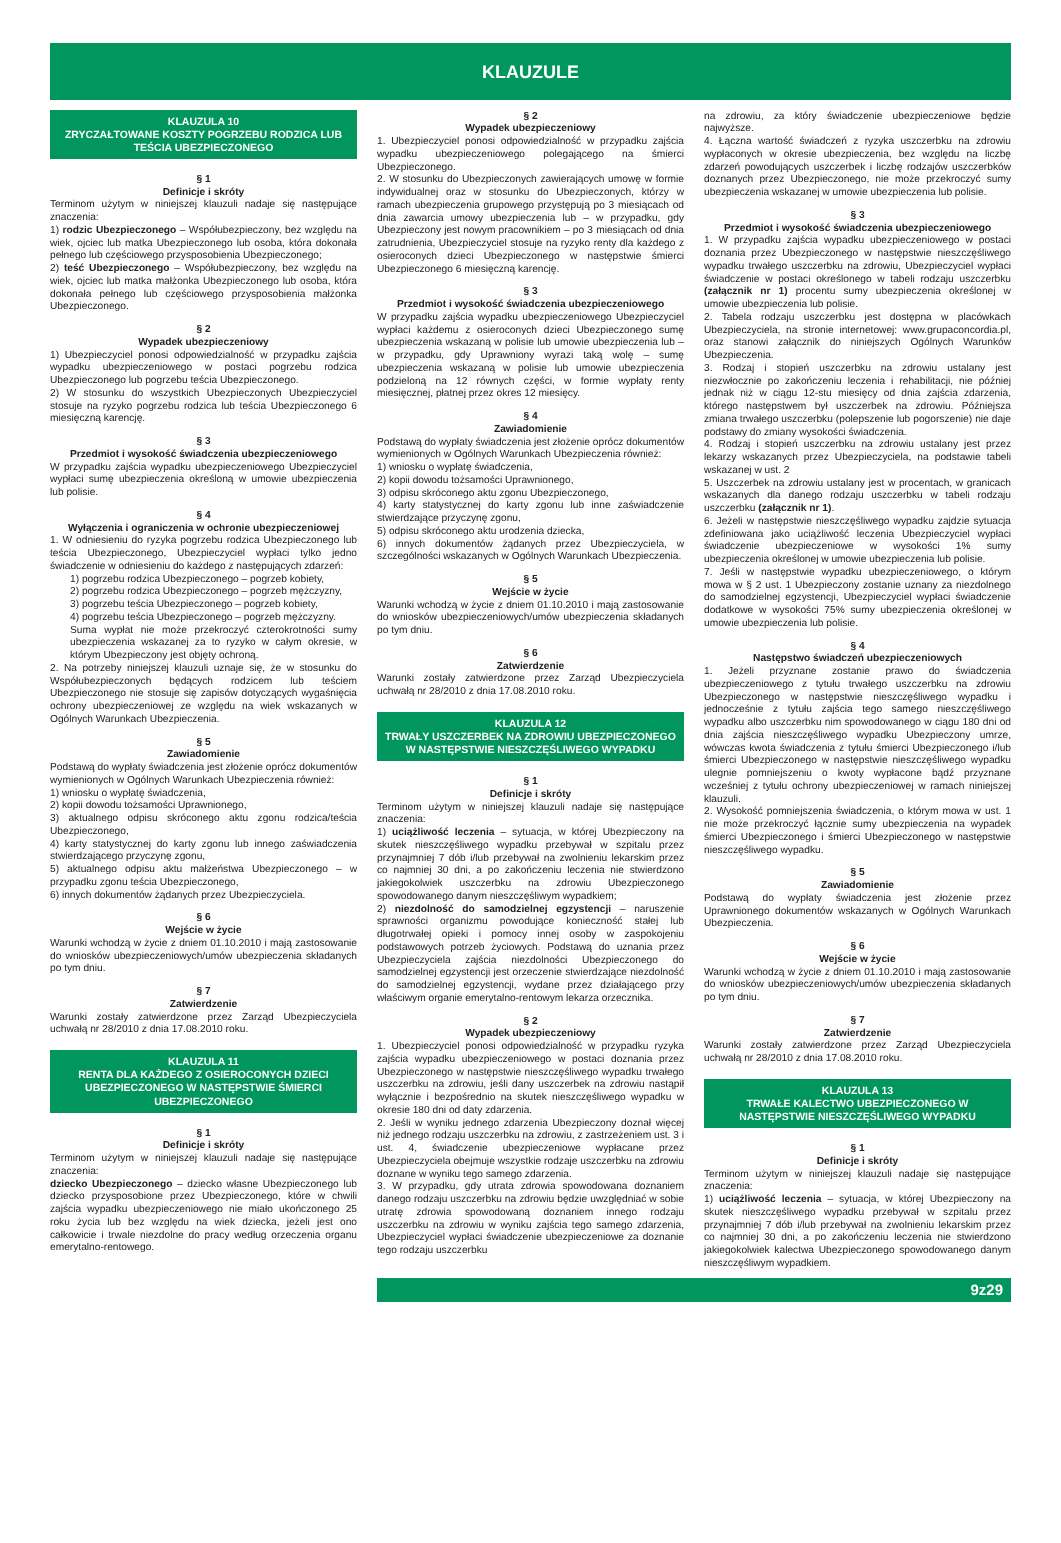KLAUZULE
KLAUZULA 10
ZRYCZAŁTOWANE KOSZTY POGRZEBU RODZICA LUB TEŚCIA UBEZPIECZONEGO
§ 1
Definicje i skróty
Terminom użytym w niniejszej klauzuli nadaje się następujące znaczenia:
1) rodzic Ubezpieczonego – Współubezpieczony, bez względu na wiek, ojciec lub matka Ubezpieczonego lub osoba, która dokonała pełnego lub częściowego przysposobienia Ubezpieczonego;
2) teść Ubezpieczonego – Współubezpieczony, bez względu na wiek, ojciec lub matka małżonka Ubezpieczonego lub osoba, która dokonała pełnego lub częściowego przysposobienia małżonka Ubezpieczonego.
§ 2
Wypadek ubezpieczeniowy
1) Ubezpieczyciel ponosi odpowiedzialność w przypadku zajścia wypadku ubezpieczeniowego w postaci pogrzebu rodzica Ubezpieczonego lub pogrzebu teścia Ubezpieczonego.
2) W stosunku do wszystkich Ubezpieczonych Ubezpieczyciel stosuje na ryzyko pogrzebu rodzica lub teścia Ubezpieczonego 6 miesięczną karencję.
§ 3
Przedmiot i wysokość świadczenia ubezpieczeniowego
W przypadku zajścia wypadku ubezpieczeniowego Ubezpieczyciel wypłaci sumę ubezpieczenia określoną w umowie ubezpieczenia lub polisie.
§ 4
Wyłączenia i ograniczenia w ochronie ubezpieczeniowej
1. W odniesieniu do ryzyka pogrzebu rodzica Ubezpieczonego lub teścia Ubezpieczonego, Ubezpieczyciel wypłaci tylko jedno świadczenie w odniesieniu do każdego z następujących zdarzeń:
1) pogrzebu rodzica Ubezpieczonego – pogrzeb kobiety,
2) pogrzebu rodzica Ubezpieczonego – pogrzeb mężczyzny,
3) pogrzebu teścia Ubezpieczonego – pogrzeb kobiety,
4) pogrzebu teścia Ubezpieczonego – pogrzeb mężczyzny.
Suma wypłat nie może przekroczyć czterokrotności sumy ubezpieczenia wskazanej za to ryzyko w całym okresie, w którym Ubezpieczony jest objęty ochroną.
2. Na potrzeby niniejszej klauzuli uznaje się, że w stosunku do Współubezpieczonych będących rodzicem lub teściem Ubezpieczonego nie stosuje się zapisów dotyczących wygaśnięcia ochrony ubezpieczeniowej ze względu na wiek wskazanych w Ogólnych Warunkach Ubezpieczenia.
§ 5
Zawiadomienie
Podstawą do wypłaty świadczenia jest złożenie oprócz dokumentów wymienionych w Ogólnych Warunkach Ubezpieczenia również:
1) wniosku o wypłatę świadczenia,
2) kopii dowodu tożsamości Uprawnionego,
3) aktualnego odpisu skróconego aktu zgonu rodzica/teścia Ubezpieczonego,
4) karty statystycznej do karty zgonu lub innego zaświadczenia stwierdzającego przyczynę zgonu,
5) aktualnego odpisu aktu małżeństwa Ubezpieczonego – w przypadku zgonu teścia Ubezpieczonego,
6) innych dokumentów żądanych przez Ubezpieczyciela.
§ 6
Wejście w życie
Warunki wchodzą w życie z dniem 01.10.2010 i mają zastosowanie do wniosków ubezpieczeniowych/umów ubezpieczenia składanych po tym dniu.
§ 7
Zatwierdzenie
Warunki zostały zatwierdzone przez Zarząd Ubezpieczyciela uchwałą nr 28/2010 z dnia 17.08.2010 roku.
KLAUZULA 11
RENTA DLA KAŻDEGO Z OSIEROCONYCH DZIECI UBEZPIECZONEGO W NASTĘPSTWIE ŚMIERCI UBEZPIECZONEGO
§ 1
Definicje i skróty
Terminom użytym w niniejszej klauzuli nadaje się następujące znaczenia:
dziecko Ubezpieczonego – dziecko własne Ubezpieczonego lub dziecko przysposobione przez Ubezpieczonego, które w chwili zajścia wypadku ubezpieczeniowego nie miało ukończonego 25 roku życia lub bez względu na wiek dziecka, jeżeli jest ono całkowicie i trwale niezdolne do pracy według orzeczenia organu emerytalno-rentowego.
§ 2
Wypadek ubezpieczeniowy
1. Ubezpieczyciel ponosi odpowiedzialność w przypadku zajścia wypadku ubezpieczeniowego polegającego na śmierci Ubezpieczonego.
2. W stosunku do Ubezpieczonych zawierających umowę w formie indywidualnej oraz w stosunku do Ubezpieczonych, którzy w ramach ubezpieczenia grupowego przystępują po 3 miesiącach od dnia zawarcia umowy ubezpieczenia lub – w przypadku, gdy Ubezpieczony jest nowym pracownikiem – po 3 miesiącach od dnia zatrudnienia, Ubezpieczyciel stosuje na ryzyko renty dla każdego z osieroconych dzieci Ubezpieczonego w następstwie śmierci Ubezpieczonego 6 miesięczną karencję.
§ 3
Przedmiot i wysokość świadczenia ubezpieczeniowego
W przypadku zajścia wypadku ubezpieczeniowego Ubezpieczyciel wypłaci każdemu z osieroconych dzieci Ubezpieczonego sumę ubezpieczenia wskazaną w polisie lub umowie ubezpieczenia lub – w przypadku, gdy Uprawniony wyrazi taką wolę – sumę ubezpieczenia wskazaną w polisie lub umowie ubezpieczenia podzieloną na 12 równych części, w formie wypłaty renty miesięcznej, płatnej przez okres 12 miesięcy.
§ 4
Zawiadomienie
Podstawą do wypłaty świadczenia jest złożenie oprócz dokumentów wymienionych w Ogólnych Warunkach Ubezpieczenia również:
1) wniosku o wypłatę świadczenia,
2) kopii dowodu tożsamości Uprawnionego,
3) odpisu skróconego aktu zgonu Ubezpieczonego,
4) karty statystycznej do karty zgonu lub inne zaświadczenie stwierdzające przyczynę zgonu,
5) odpisu skróconego aktu urodzenia dziecka,
6) innych dokumentów żądanych przez Ubezpieczyciela, w szczególności wskazanych w Ogólnych Warunkach Ubezpieczenia.
§ 5
Wejście w życie
Warunki wchodzą w życie z dniem 01.10.2010 i mają zastosowanie do wniosków ubezpieczeniowych/umów ubezpieczenia składanych po tym dniu.
§ 6
Zatwierdzenie
Warunki zostały zatwierdzone przez Zarząd Ubezpieczyciela uchwałą nr 28/2010 z dnia 17.08.2010 roku.
KLAUZULA 12
TRWAŁY USZCZERBEK NA ZDROWIU UBEZPIECZONEGO W NASTĘPSTWIE NIESZCZĘŚLIWEGO WYPADKU
§ 1
Definicje i skróty
Terminom użytym w niniejszej klauzuli nadaje się następujące znaczenia:
1) uciążliwość leczenia – sytuacja, w której Ubezpieczony na skutek nieszczęśliwego wypadku przebywał w szpitalu przez przynajmniej 7 dób i/lub przebywał na zwolnieniu lekarskim przez co najmniej 30 dni, a po zakończeniu leczenia nie stwierdzono jakiegokolwiek uszczerbku na zdrowiu Ubezpieczonego spowodowanego danym nieszczęśliwym wypadkiem;
2) niezdolność do samodzielnej egzystencji – naruszenie sprawności organizmu powodujące konieczność stałej lub długotrwałej opieki i pomocy innej osoby w zaspokojeniu podstawowych potrzeb życiowych. Podstawą do uznania przez Ubezpieczyciela zajścia niezdolności Ubezpieczonego do samodzielnej egzystencji jest orzeczenie stwierdzające niezdolność do samodzielnej egzystencji, wydane przez działającego przy właściwym organie emerytalno-rentowym lekarza orzecznika.
§ 2
Wypadek ubezpieczeniowy
1. Ubezpieczyciel ponosi odpowiedzialność w przypadku ryzyka zajścia wypadku ubezpieczeniowego w postaci doznania przez Ubezpieczonego w następstwie nieszczęśliwego wypadku trwałego uszczerbku na zdrowiu, jeśli dany uszczerbek na zdrowiu nastąpił wyłącznie i bezpośrednio na skutek nieszczęśliwego wypadku w okresie 180 dni od daty zdarzenia.
2. Jeśli w wyniku jednego zdarzenia Ubezpieczony doznał więcej niż jednego rodzaju uszczerbku na zdrowiu, z zastrzeżeniem ust. 3 i ust. 4, świadczenie ubezpieczeniowe wypłacane przez Ubezpieczyciela obejmuje wszystkie rodzaje uszczerbku na zdrowiu doznane w wyniku tego samego zdarzenia.
3. W przypadku, gdy utrata zdrowia spowodowana doznaniem danego rodzaju uszczerbku na zdrowiu będzie uwzględniać w sobie utratę zdrowia spowodowaną doznaniem innego rodzaju uszczerbku na zdrowiu w wyniku zajścia tego samego zdarzenia, Ubezpieczyciel wypłaci świadczenie ubezpieczeniowe za doznanie tego rodzaju uszczerbku
na zdrowiu, za który świadczenie ubezpieczeniowe będzie najwyższe.
4. Łączna wartość świadczeń z ryzyka uszczerbku na zdrowiu wypłaconych w okresie ubezpieczenia, bez względu na liczbę zdarzeń powodujących uszczerbek i liczbę rodzajów uszczerbków doznanych przez Ubezpieczonego, nie może przekroczyć sumy ubezpieczenia wskazanej w umowie ubezpieczenia lub polisie.
§ 3
Przedmiot i wysokość świadczenia ubezpieczeniowego
1. W przypadku zajścia wypadku ubezpieczeniowego w postaci doznania przez Ubezpieczonego w następstwie nieszczęśliwego wypadku trwałego uszczerbku na zdrowiu, Ubezpieczyciel wypłaci świadczenie w postaci określonego w tabeli rodzaju uszczerbku (załącznik nr 1) procentu sumy ubezpieczenia określonej w umowie ubezpieczenia lub polisie.
2. Tabela rodzaju uszczerbku jest dostępna w placówkach Ubezpieczyciela, na stronie internetowej: www.grupaconcordia.pl, oraz stanowi załącznik do niniejszych Ogólnych Warunków Ubezpieczenia.
3. Rodzaj i stopień uszczerbku na zdrowiu ustalany jest niezwłocznie po zakończeniu leczenia i rehabilitacji, nie później jednak niż w ciągu 12-stu miesięcy od dnia zajścia zdarzenia, którego następstwem był uszczerbek na zdrowiu. Późniejsza zmiana trwałego uszczerbku (polepszenie lub pogorszenie) nie daje podstawy do zmiany wysokości świadczenia.
4. Rodzaj i stopień uszczerbku na zdrowiu ustalany jest przez lekarzy wskazanych przez Ubezpieczyciela, na podstawie tabeli wskazanej w ust. 2
5. Uszczerbek na zdrowiu ustalany jest w procentach, w granicach wskazanych dla danego rodzaju uszczerbku w tabeli rodzaju uszczerbku (załącznik nr 1).
6. Jeżeli w następstwie nieszczęśliwego wypadku zajdzie sytuacja zdefiniowana jako uciążliwość leczenia Ubezpieczyciel wypłaci świadczenie ubezpieczeniowe w wysokości 1% sumy ubezpieczenia określonej w umowie ubezpieczenia lub polisie.
7. Jeśli w następstwie wypadku ubezpieczeniowego, o którym mowa w § 2 ust. 1 Ubezpieczony zostanie uznany za niezdolnego do samodzielnej egzystencji, Ubezpieczyciel wypłaci świadczenie dodatkowe w wysokości 75% sumy ubezpieczenia określonej w umowie ubezpieczenia lub polisie.
§ 4
Następstwo świadczeń ubezpieczeniowych
1. Jeżeli przyznane zostanie prawo do świadczenia ubezpieczeniowego z tytułu trwałego uszczerbku na zdrowiu Ubezpieczonego w następstwie nieszczęśliwego wypadku i jednocześnie z tytułu zajścia tego samego nieszczęśliwego wypadku albo uszczerbku nim spowodowanego w ciągu 180 dni od dnia zajścia nieszczęśliwego wypadku Ubezpieczony umrze, wówczas kwota świadczenia z tytułu śmierci Ubezpieczonego i/lub śmierci Ubezpieczonego w następstwie nieszczęśliwego wypadku ulegnie pomniejszeniu o kwoty wypłacone bądź przyznane wcześniej z tytułu ochrony ubezpieczeniowej w ramach niniejszej klauzuli.
2. Wysokość pomniejszenia świadczenia, o którym mowa w ust. 1 nie może przekroczyć łącznie sumy ubezpieczenia na wypadek śmierci Ubezpieczonego i śmierci Ubezpieczonego w następstwie nieszczęśliwego wypadku.
§ 5
Zawiadomienie
Podstawą do wypłaty świadczenia jest złożenie przez Uprawnionego dokumentów wskazanych w Ogólnych Warunkach Ubezpieczenia.
§ 6
Wejście w życie
Warunki wchodzą w życie z dniem 01.10.2010 i mają zastosowanie do wniosków ubezpieczeniowych/umów ubezpieczenia składanych po tym dniu.
§ 7
Zatwierdzenie
Warunki zostały zatwierdzone przez Zarząd Ubezpieczyciela uchwałą nr 28/2010 z dnia 17.08.2010 roku.
KLAUZULA 13
TRWAŁE KALECTWO UBEZPIECZONEGO W NASTĘPSTWIE NIESZCZĘŚLIWEGO WYPADKU
§ 1
Definicje i skróty
Terminom użytym w niniejszej klauzuli nadaje się następujące znaczenia:
1) uciążliwość leczenia – sytuacja, w której Ubezpieczony na skutek nieszczęśliwego wypadku przebywał w szpitalu przez przynajmniej 7 dób i/lub przebywał na zwolnieniu lekarskim przez co najmniej 30 dni, a po zakończeniu leczenia nie stwierdzono jakiegokolwiek kalectwa Ubezpieczonego spowodowanego danym nieszczęśliwym wypadkiem.
9z29